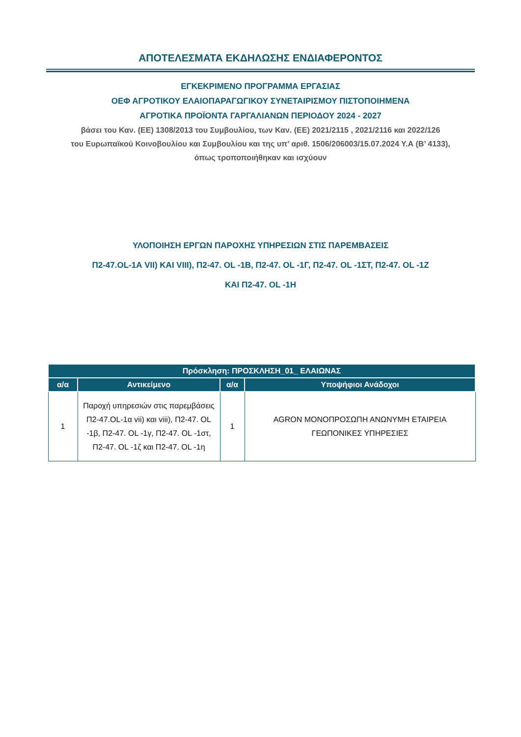ΑΠΟΤΕΛΕΣΜΑΤΑ ΕΚΔΗΛΩΣΗΣ ΕΝΔΙΑΦΕΡΟΝΤΟΣ
ΕΓΚΕΚΡΙΜΕΝΟ ΠΡΟΓΡΑΜΜΑ ΕΡΓΑΣΙΑΣ
ΟΕΦ ΑΓΡΟΤΙΚΟΥ ΕΛΑΙΟΠΑΡΑΓΩΓΙΚΟΥ ΣΥΝΕΤΑΙΡΙΣΜΟΥ ΠΙΣΤΟΠΟΙΗΜΕΝΑ
ΑΓΡΟΤΙΚΑ ΠΡΟΪΟΝΤΑ ΓΑΡΓΑΛΙΑΝΩΝ ΠΕΡΙΟΔΟΥ 2024 - 2027
βάσει του Καν. (ΕΕ) 1308/2013 του Συμβουλίου, των Καν. (ΕΕ) 2021/2115 , 2021/2116 και 2022/126
του Ευρωπαϊκού Κοινοβουλίου και Συμβουλίου και της υπ’ αριθ. 1506/206003/15.07.2024 Υ.Α (Β’ 4133),
όπως τροποποιήθηκαν και ισχύουν
ΥΛΟΠΟΙΗΣΗ ΕΡΓΩΝ ΠΑΡΟΧΗΣ ΥΠΗΡΕΣΙΩΝ ΣΤΙΣ ΠΑΡΕΜΒΑΣΕΙΣ
Π2-47.OL-1Α VII) ΚΑΙ VIII), Π2-47. OL -1Β, Π2-47. OL -1Γ, Π2-47. OL -1ΣΤ, Π2-47. OL -1Ζ
ΚΑΙ Π2-47. OL -1Η
| Πρόσκληση: ΠΡΟΣΚΛΗΣΗ_01_ ΕΛΑΙΩΝΑΣ | | | |
| --- | --- | --- | --- |
| α/α | Αντικείμενο | α/α | Υποψήφιοι Ανάδοχοι |
| 1 | Παροχή υπηρεσιών στις παρεμβάσεις Π2-47.OL-1α vii) και viii), Π2-47. OL -1β, Π2-47. OL -1γ, Π2-47. OL -1στ, Π2-47. OL -1ζ και Π2-47. OL -1η | 1 | AGRON ΜΟΝΟΠΡΟΣΩΠΗ ΑΝΩΝΥΜΗ ΕΤΑΙΡΕΙΑ ΓΕΩΠΟΝΙΚΕΣ ΥΠΗΡΕΣΙΕΣ |